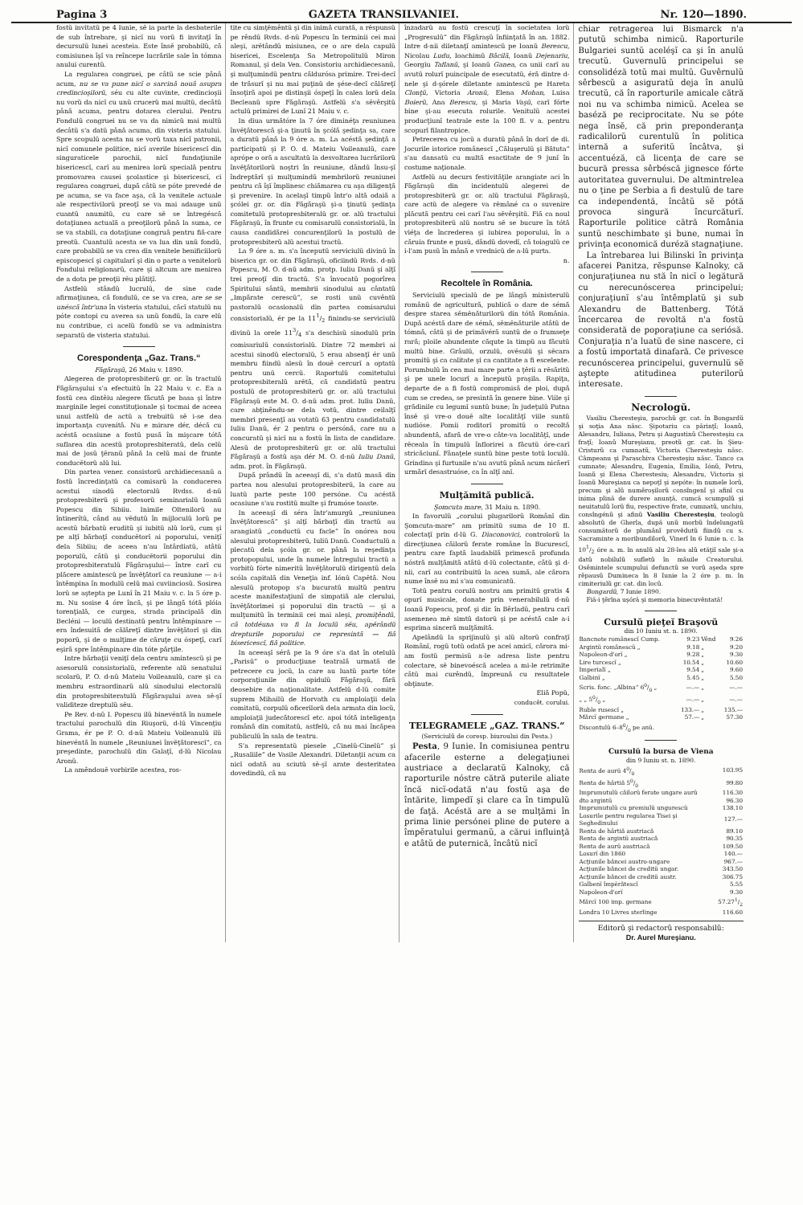Pagina 3 GAZETA TRANSILVANIEI. Nr. 120—1890.
fostŭ invitatŭ pe 4 Iunie, sĕ ia parte la desbaterile de sub întrebare, şi nicĭ nu vorŭ fi invitaţĭ în decursulŭ lunei acesteia. Este însĕ probabilŭ, că comisiunea îşĭ va reîncepe lucrările sale în tómna anului curentŭ.
La regularea congruei, pe câtŭ se scie până acum, nu se va pune nicĭ o sarcină nouă asupra credincioşilorŭ, séu cu alte cuvinte, credincioşii nu vorŭ da nicĭ cu unŭ crucerŭ mai multŭ, decâtŭ până acuma, pentru dotarea clerului. Pentru Fondulŭ congruei nu se va da nimicŭ mai multŭ decâtŭ s'a datŭ până acuma, din visteria statului. Spre scopulŭ acesta nu se vorŭ taxa nicĭ patronii, nicĭ comunele politice, nicĭ averile bisericescĭ din singuraticele parochii, nicĭ fundaţiunile bisericescĭ, carĭ au menirea lorŭ specială pentru promovarea causei şcolastice şi bisericescĭ, ci regularea congruei, după câtŭ se póte prevedé de pe acuma, se va face aşa, că la venitele actuale ale respectivilorŭ preoţĭ se va mai adauge unŭ cuantŭ anumitŭ, cu care sĕ se întregéscă dotaţiunea actuală a preoţilorŭ până la suma, ce se va stabili, ca dotaţiune congruă pentru fiă-care preotŭ. Cuantulŭ acesta se va lua din unŭ fondŭ, care probabilŭ se va crea din venitele benificiilorŭ episcopescĭ şi capitularĭ şi din o parte a venitelorŭ Fondului religionarŭ, care şi altcum are menirea de a dota pe preoţii rĕu plătiţĭ.
Astfelŭ stândŭ lucrulŭ, de sine cade afirmaţiunea, că fondulŭ, ce se va crea, are se se unéscă într'una în visteria statului, căcĭ statulŭ nu póte contopi cu averea sa unŭ fondŭ, la care elŭ nu contribue, ci acelŭ fondŭ se va administra separatŭ de visteria statului.
Corespondenţa „Gaz. Trans.“
Făgăraşŭ, 26 Maiu v. 1890.
Alegerea de protopresbiterŭ gr. or. în tractulŭ Făgăraşului s'a efectuitŭ în 22 Maiu v. c. Ea a fostŭ cea dintêiu alegere făcută pe basa şi între marginile legei constituţionale şi tocmai de aceea unui astfelŭ de actŭ a trebuitŭ sĕ i-se dea importanţa cuvenită. Nu e mirare dér, décă cu acéstă ocasiune a fostŭ pusă în mişcare tótă suflarea din acestŭ protopresbiteratŭ, dela celŭ mai de josŭ ţĕranŭ până la celŭ mai de frunte conducĕtorŭ alŭ lui.
Din partea vener. consistorŭ archidiecesanŭ a fostŭ încredinţatŭ ca comisarŭ la conducerea acestui sinodŭ electoralŭ Rvdss. d-nŭ protopresbiterŭ şi profesorŭ seminarialŭ Ioanŭ Popescu din Sibiiu. Inimile Oltenilorŭ au întinerítŭ, când au vĕdutŭ în mijloculŭ lorŭ pe acestŭ bărbatŭ eruditŭ şi iubitŭ alŭ lorŭ, cum şi pe alţĭ bărbaţĭ conducĕtorĭ ai poporului, veniţĭ dela Sibiiu; de aceea n'au întârdiatŭ, atâtŭ poporulŭ, câtŭ şi conducĕtorii poporului din protopresbiteratulŭ Făgăraşului— între carĭ cu plăcere amintescŭ pe învĕţătorĭ ca reuniune — a-i întêmpina în modulŭ celŭ mai cuviinciosŭ. Sosirea lorŭ se aştepta pe Lunĭ în 21 Maiu v. c. la 5 óre p. m. Nu sosise 4 óre încă, şi pe lângă tótă plóia torenţială, ce curgea, strada principală din Becléni — loculŭ destinatŭ pentru întêmpinare — era îndesuită de călăreţĭ dintre învĕţătorĭ şi din poporŭ, şi de o mulţime de căruţe cu óspeţĭ, carĭ eşiră spre întêmpinare din tóte părţile.
Intre bărbaţii veniţĭ dela centru amintescŭ şi pe asesorulŭ consistorialŭ, referente alŭ senatului scolarŭ, P. O. d-nŭ Mateiu Voileanulŭ, care şi ca membru estraordinarŭ alŭ sinodului electoralŭ din protopresbiteratulŭ Făgăraşului avea sĕ-şĭ validiteze dreptulŭ sĕu.
Pe Rev. d-nŭ I. Popescu ilŭ binevéntă în numele tractului parochulŭ din Riuşorŭ, d-lŭ Vincenţiu Grama, ér pe P. O. d-nŭ Mateiu Voileanulŭ ilŭ binevéntă în numele „Reuniunei învĕţătorescĭ“, ca preşedinte, parochulŭ din Galaţĭ, d-lŭ Nicolau Aronŭ.
La amêndouĕ vorbirile acestea, ros-
tite cu simţĕmêntŭ şi din inimă curată, a rĕspunsŭ pe rêndŭ Rvds. d-nŭ Popescu în terminii cei mai aleşi, arĕtândŭ misiunea, ce o are dela capulŭ bisericei, Escelenţa Sa Metropolitulŭ Miron Romanul, şi dela Ven. Consistoriu archidiecesanŭ, şi mulţumindŭ pentru căldurósa primire. Trei-decĭ de trăsurĭ şi nu mai puţinŭ de şése-decĭ călăreţĭ însoţiră apoi pe distinşii óspeţĭ în calea lorŭ dela Becleanŭ spre Făgăraşŭ. Astfelŭ s'a sĕvêrşitŭ actulŭ primirei de Lunĭ 21 Maiu v. c.
In diua următóre la 7 óre diminéţa reuniunea învĕţătorescă şi-a ţinutŭ în şcólă şedinţa sa, care a duratŭ până la 9 óre a. m. La acéstă şedinţă a participatŭ şi P. O. d. Mateiu Voileanulŭ, care aprópe o oră a ascultatŭ la desvoltarea lucrărilorŭ învĕţătorilorŭ noştri în reuniune, dândŭ însu-şĭ îndreptărĭ şi mulţumindŭ membrilorŭ reuniunei pentru că îşĭ împlinesc chiămarea cu aşa diligenţă şi prevenire. In acelaşĭ timpŭ într'o altă odaiă a şcólei gr. or. din Făgăraşŭ şi-a ţinutŭ şedinţa comitetulŭ protopresbiteralŭ gr. or. alŭ tractului Făgăraşŭ, în frunte cu comisarulŭ consistorialŭ, în causa candidărei concurenţilorŭ la postulŭ de protopresbiterŭ alŭ acestui tractŭ.
La 9 óre a. m. s'a începutŭ serviciulŭ divinŭ în biserica gr. or. din Făgăraşŭ, oficiindŭ Rvds. d-nŭ Popescu, M. O. d-nŭ adm. protp. Iuliu Danŭ şi alţĭ trei preoţĭ din tractŭ. S'a învocatŭ pogorîrea Spiritului sântŭ, membrii sinodului au cântatŭ „Impărate cerescŭ“, se rosti unŭ cuvêntŭ pastoralŭ ocasionalŭ din partea comisarului consistorialŭ, ér pe la 111/2 finindu-se serviciulŭ divinŭ la orele 113/4 s'a deschisŭ sinodulŭ prin comisariulŭ consistorialŭ. Dintre 72 membri ai acestui sinodŭ electoralŭ, 5 erau absenţĭ ér unŭ membru fiindŭ alesŭ în douĕ cercurĭ a optatŭ pentru unŭ cercŭ. Raportulŭ comitetului protopresbiteralŭ arĕtă, că candidatŭ pentru postulŭ de protopresbiterŭ gr. or. alŭ tractului Făgăraşŭ este M. O. d-nŭ adm. prot. Iuliu Danŭ, care abţinêndu-se dela votŭ, dintre ceilalţĭ membri presenţĭ au votatŭ 63 pentru candidatulŭ Iuliu Danŭ, ér 2 pentru o persónă, care nu a concuratŭ şi nicĭ nu a fostŭ în lista de candidare. Alesŭ de protopresbiterŭ gr. or. alŭ tractului Făgăraşŭ a fostŭ aşa dér M. O. d-nŭ Iuliu Danŭ, adm. prot. în Făgăraşŭ.
După prândŭ în aceeaşĭ di, s'a datŭ masă din partea nou alesului protopresbiterŭ, la care au luatŭ parte peste 100 persóne. Cu acéstă ocasiune s'au rostitŭ multe şi frumóse toaste.
In aceeaşĭ di séra într'amurgŭ „reuniunea învĕţătorescă“ şi alţĭ bărbaţĭ din tractŭ au arangiatŭ „conductŭ cu facle“ în onórea nou alesului protopresbiterŭ, Iuliŭ Danŭ. Conductulŭ a plecatŭ dela şcóla gr. or. până la reşedinţa protopopului, unde în numele întregului tractŭ a vorbitŭ fórte nimeritŭ învĕţătorulŭ dirigentŭ dela scóla capitală din Veneţia inf. Iónŭ Capĕtă. Nou alesulŭ protopop s'a bucuratŭ multŭ pentru aceste manifestaţiunĭ de simpatiă ale clerului, învĕţătorimei şi poporului din tractŭ — şi a mulţumitŭ în terminii cei mai aleşi, promiţêndŭ, că totdéuna va fi la loculŭ sĕu, apĕrândŭ drepturile poporului ce represintă — fiă bisericescĭ, fiă politice.
In aceeaşĭ séră pe la 9 óre s'a dat în otelulŭ „Parisŭ“ o producţiune teatrală urmată de petrecere cu jocŭ, la care au luatŭ parte tóte corporaţiunile din opidulŭ Făgăraşŭ, fără deosebire da naţionalitate. Astfelŭ d-lŭ comite suprem Mihailŭ de Horvath cu amploiaţii dela comitatŭ, corpulŭ oficerilorŭ dela armata din locŭ, amploiaţii judecătorescĭ etc. apoi tótă inteligenţa română din comitatŭ, astfelŭ, că nu mai încăpea publiculŭ în sala de teatru.
S'a representatŭ piesele „Cinelŭ-Cinelŭ“ şi „Rusaliile“ de Vasile Alexandri. Diletanţii acum ca nicĭ odată au sciutŭ sĕ-şĭ arate desteritatea dovedindŭ, că nu
înzadarŭ au fostŭ crescuţĭ în societatea lorŭ „Progresulŭ“ din Făgăraşŭ înfiinţată în an. 1882. Intre d-nii diletanţĭ amintescŭ pe Ioanŭ Berescu, Nicolau Ludu, Ioachimŭ Băcilă, Ioanŭ Dejenariu, Georgiu Taflanŭ, şi Ioanŭ Ganea, ca unii carĭ au avutŭ rolurĭ puincipale de esecutatŭ, éră dintre d-nele şi d-şórele diletante amintescŭ pe Hareta Clonţŭ, Victoria Aronŭ, Elena Mohan, Luisa Boierŭ, Ana Berescu, şi Maria Vaşŭ, carĭ fórte bine şi-au esecuta rolurile. Venitulŭ acestei producţiunĭ teatrale este la 100 fl. v a. pentru scopurĭ filantropice.
Petrecerea cu jocŭ a duratŭ până în dorĭ de di. Jocurile istorice românescĭ „Căluşerulŭ şi Bătuta“ s'au dansatŭ cu multă esactitate de 9 junĭ în costume naţionale.
Astfelŭ au decurs festivităţile arangiate aci în Făgăraşŭ din incidentulŭ alegerei de protopresbiterŭ gr. or. alŭ tractului Făgăraşŭ, care actŭ de alegere va rĕmâné ca o suvenire plăcută pentru cei carĭ l'au sĕvêrşitŭ. Fiă ca noul protopresbiterŭ alŭ nostru sĕ se bucure în tótă viéţa de încrederea şi iubirea poporului, în a căruia frunte e pusŭ, dândŭ dovedĭ, că toiagulŭ ce i-l'am pusŭ în mână e vrednicŭ de a-lŭ purta.
n.
Recoltele în România.
Serviciulŭ specialŭ de pe lângă ministerulŭ românŭ de agricultură, publică o dare de sémă despre starea sĕmĕnăturilorŭ din tótă România. După acéstă dare de sémă, sĕmĕnăturile atâtŭ de tómnă, câtŭ şi de primăvéră suntŭ de o frumseţe rară; ploile abundente căqute la timpŭ au făcutŭ multŭ bine. Grâulŭ, orzulŭ, ovĕsulŭ şi sĕcara promitŭ şi ca calitate şi ca cantitate a fi escelente. Porumbulŭ în cea mai mare parte a ţĕrii a rĕsăritŭ şi pe unele locurĭ a începutŭ praşila. Rapiţa, departe de a fi fostŭ compromisă de ploi, după cum se credea, se presintă în genere bine. Viile şi grădinile cu legumĭ suntŭ bune; în judeţulŭ Putna însĕ şi vre-o douĕ alte localităţĭ viile suntŭ nudióse. Pomii roditorĭ promitŭ o recoltă abundentă, afară de vre-o câte-va localităţĭ, unde rĕceala în timpulŭ înflorirei a făcutŭ óre-carĭ stricăciunĭ. Fânaţele suntŭ bine peste totŭ loculŭ. Grindina şi furtunile n'au avutŭ până acum nicăerĭ urmărĭ desastruóse, ca în alţĭ anĭ.
Mulţămită publică.
Şomcuta mare, 31 Maiu n. 1890.
In favorulŭ „corului plugarilorŭ Românĭ din Şomcuta-mare“ am primitŭ suma de 10 fl. colectaţĭ prin d-lŭ G. Diaconovici, controlorŭ la direcţiunea căilorŭ ferate române în Bucurescĭ, pentru care faptă laudabilă primescă profunda nóstră mulţămită atâtŭ d-lŭ colectante, câtŭ şi d-nii, carĭ au contribuitŭ la acea sumă, ale cărora nume însĕ nu mi s'au comunicatŭ.
Totŭ pentru corulŭ nostru am primitŭ gratis 4 opurĭ musicale, donate prin venerabilulŭ d-nŭ Ioanŭ Popescu, prof. şi dir. în Bêrladŭ, pentru carĭ asemenea mĕ simtŭ datorŭ şi pe acéstă cale a-i esprima sinceră mulţămită.
Apelândŭ la sprijinulŭ şi alŭ altorŭ confraţĭ Românĭ, rogŭ totŭ odată pe acei amicĭ, cărora mi-am fostŭ permisŭ a-le adresa liste pentru colectare, sĕ binevoéscă acelea a mi-le retrimite câtŭ mai curêndŭ, împreună cu resultatele obţinute.
Eliă Popŭ,
conducĕt. corului.
TELEGRAMELE „GAZ. TRANS.“
(Serviciulŭ de coresp. biuroului din Pesta.)
Pesta, 9 Iunie. In comisiunea pentru afacerile esterne a delegaţiunei austriace a declaratŭ Kalnoky, că raporturile nóstre cătră puterile aliate încă nicĭ-odată n'au fostŭ aşa de întărite, limpedĭ şi clare ca în timpulŭ de faţă. Acéstă are a se mulţămi în prima linie persónei pline de putere a împĕratului germanŭ, a cărui influinţă e atâtŭ de puternică, încâtŭ nicĭ
chiar retragerea lui Bismarck n'a pututŭ schimba nimicŭ. Raporturile Bulgariei suntŭ aceléşĭ ca şi în anulŭ trecutŭ. Guvernulŭ principelui se consolidéză totŭ mai multŭ. Guvêrnulŭ sêrbescŭ a asiguratŭ deja în anulŭ trecutŭ, că în raporturile amicale cătră noi nu va schimba nimicŭ. Acelea se baséză pe reciprocitate. Nu se póte nega însĕ, că prin preponderanţa radicalilorŭ curentulŭ în politica internă a suferitŭ încâtva, şi accentuéză, că licenţa de care se bucură pressa sêrbéscă jignesce fórte autoritatea guvernului. De altmintrelea nu o ţine pe Serbia a fi destulŭ de tare ca independentă, încâtŭ sĕ pótă provoca singură încurcăturĭ. Raporturile politice cătră România suntŭ neschimbate şi bune, numai în privinţa economică duréză stagnaţiune.
La întrebarea lui Bilinski în privinţa afacerei Panitza, rĕspunse Kalnoky, că conjuraţiunea nu stă în nicĭ o legătură cu nerecunóscerea principelui; conjuraţiunĭ s'au întêmplatŭ şi sub Alexandru de Battenberg. Tótă încercarea de revoltă n'a fostŭ considerată de poporaţiune ca seriósă. Conjuraţia n'a luatŭ de sine nascere, ci a fostŭ importată dinafară. Ce privesce recunóscerea principelui, guvernulŭ sĕ aştepte atitudinea puterilorŭ interesate.
Necrologŭ.
Vasiliu Cheresteşiu, parochŭ gr. cat. în Bongardŭ şi soţia Ana născ. Şipotariu ca părinţĭ; Ioanŭ, Alesandru, Iuliana, Petru şi Augustinŭ Cheresteşiu ca fraţĭ; Ioanŭ Mureşianu, preotŭ gr. cat. în Şieu-Cristurŭ ca cumnatŭ, Victoria Cheresteşiu născ. Câmpeanu şi Paraschiva Cheresteşiu născ. Tanco ca cumnate; Alesandru, Eugenia, Emilia, Iónŭ, Petru, Ioanŭ şi Elena Cherestesiu; Alesandru, Victoria şi Ioanŭ Mureşianu ca nepoţĭ şi nepóte: în numele lorŭ, precum şi alŭ numĕroşilorŭ consîngenĭ şi afinĭ cu inima plină de durere anunţă, cumcă scumpulŭ şi neuitatulŭ lorŭ fiu, respective frate, cumnatŭ, unchiu, consîngénŭ şi afinŭ Vasiliu Cheresteşiu, teologŭ absolutŭ de Gherla, după unŭ morbŭ îndelungatŭ consumătorŭ de plumânĭ provĕdutŭ fiindŭ cu s. Sacraminte a moribundilorŭ, Vinerĭ în 6 Iunie n. c. la 101/2 óre a. m. în anulŭ alu 28-lea alŭ etăţiĭ sale şi-a datŭ nobilulŭ sufletŭ în mâuile Creatorului. Osĕmintele scumpului defunctŭ se vorŭ aşeda spre rĕpausŭ Dumineca în 8 Iunie la 2 óre p. m. în cimiteriulŭ gr. cat. din locŭ.
Bongardŭ, 7 Iunie 1890.
Fiă-i ţĕrîna uşóră şi memoria binecuvêntată!
Cursulŭ pieţeĭ Braşovŭ
din 10 Iuniu st. n. 1890.
| Bancnote românescĭ Cump. | 9.23 | Vênd | 9.26 |
| Argintŭ românescŭ „ | 9.18 | „ | 9.20 |
| Napoleon-d'orĭ „ | 9.28 | „ | 9.30 |
| Lire turcescĭ „ | 10.54 | „ | 10.60 |
| Imperialĭ „ | 9.54 | „ | 9.60 |
| Galbinĭ „ | 5.45 | „ | 5.50 |
| Scris. fonc. „Albina“ 60/0 „ | —.— | „ | —.— |
| „ „ 50/0 „ | —.— | „ | —.— |
| Ruble rusescĭ „ | 133.— | „ | 135.— |
| Mărcĭ germane „ | 57.— | „ | 57.30 |
| Discontulŭ 6–80/0 pe anŭ. | | | |
Cursulŭ la bursa de Viena
din 9 Iuniu st. n. 1890.
| Renta de aurŭ 40/0 | 103.95 |
| Renta de hârtiă 50/0 | 99.80 |
| Imprumutulŭ căilorŭ ferate ungare aurŭ | 116.30 |
| dto argintŭ | 96.30 |
| Imprumutulŭ cu premiulŭ ungurescŭ | 138.10 |
| Losurile pentru regularea Tisei şi Seghedinului | 127.— |
| Renta de hârtiă austriacă | 89.10 |
| Renta de argintŭ austriacă | 90.35 |
| Renta de aurŭ austriacă | 109.50 |
| Losurĭ din 1860 | 140.— |
| Acţiunile băncei austro-ungare | 967.— |
| Acţiunile băncei de creditŭ ungar. | 343.50 |
| Acţiunile băncei de creditŭ austr. | 306.75 |
| Galbenĭ împĕrătescĭ | 5.55 |
| Napoleon-d'orĭ | 9.30 |
| Mărcĭ 100 imp. germane | 57.271/2 |
| Londra 10 Livres sterlinge | 116.60 |
Editorŭ şi redactorŭ responsabilŭ:
Dr. Aurel Mureşianu.